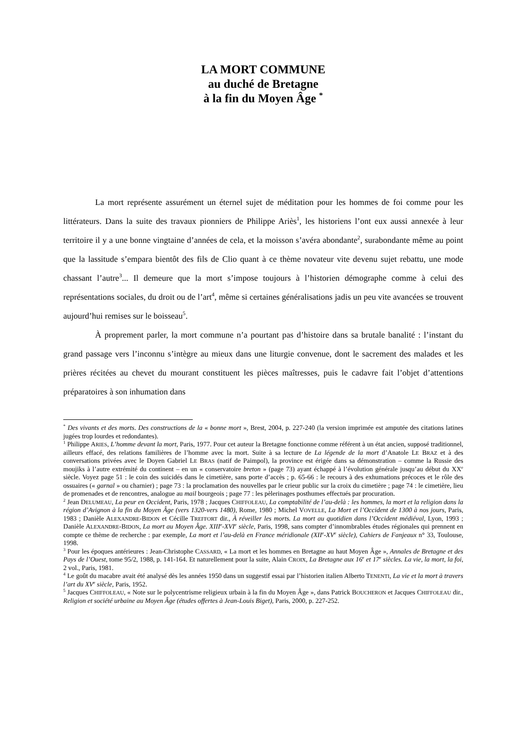LA MORT COMMUNE
au duché de Bretagne
à la fin du Moyen Âge <sup>*</sup>
La mort représente assurément un éternel sujet de méditation pour les hommes de foi comme pour les littérateurs. Dans la suite des travaux pionniers de Philippe Ariès<sup>1</sup>, les historiens l’ont eux aussi annexée à leur territoire il y a une bonne vingtaine d’années de cela, et la moisson s’avéra abondante<sup>2</sup>, surabondante même au point que la lassitude s’empara bientôt des fils de Clio quant à ce thème novateur vite devenu sujet rebattu, une mode chassant l’autre<sup>3</sup>... Il demeure que la mort s’impose toujours à l’historien démographe comme à celui des représentations sociales, du droit ou de l’art<sup>4</sup>, même si certaines généralisations jadis un peu vite avancées se trouvent aujourd’hui remises sur le boisseau<sup>5</sup>.
À proprement parler, la mort commune n’a pourtant pas d’histoire dans sa brutale banalité : l’instant du grand passage vers l’inconnu s’intègre au mieux dans une liturgie convenue, dont le sacrement des malades et les prières récitées au chevet du mourant constituent les pièces maîtresses, puis le cadavre fait l’objet d’attentions préparatoires à son inhumation dans
<sup>*</sup> Des vivants et des morts. Des constructions de la « bonne mort », Brest, 2004, p. 227-240 (la version imprimée est amputée des citations latines jugées trop lourdes et redondantes).
<sup>1</sup> Philippe ARIES, L’homme devant la mort, Paris, 1977. Pour cet auteur la Bretagne fonctionne comme référent à un état ancien, supposé traditionnel, ailleurs effacé, des relations familières de l’homme avec la mort. Suite à sa lecture de La légende de la mort d’Anatole LE BRAZ et à des conversations privées avec le Doyen Gabriel LE BRAS (natif de Paimpol), la province est érigée dans sa démonstration – comme la Russie des moujiks à l’autre extrémité du continent – en un « conservatoire breton » (page 73) ayant échappé à l’évolution générale jusqu’au début du XX<sup>e</sup> siècle. Voyez page 51 : le coin des suicidés dans le cimetière, sans porte d’accès ; p. 65-66 : le recours à des exhumations précoces et le rôle des ossuaires (« garnal » ou charnier) ; page 73 : la proclamation des nouvelles par le crieur public sur la croix du cimetière ; page 74 : le cimetière, lieu de promenades et de rencontres, analogue au mail bourgeois ; page 77 : les pèlerinages posthumes effectués par procuration.
<sup>2</sup> Jean DELUMEAU, La peur en Occident, Paris, 1978 ; Jacques CHIFFOLEAU, La comptabilité de l’au-delà : les hommes, la mort et la religion dans la région d’Avignon à la fin du Moyen Âge (vers 1320-vers 1480), Rome, 1980 ; Michel VOVELLE, La Mort et l’Occident de 1300 à nos jours, Paris, 1983 ; Danièle ALEXANDRE-BIDON et Cécille TREFFORT dir., À réveiller les morts. La mort au quotidien dans l’Occident médiéval, Lyon, 1993 ; Danièle ALEXANDRE-BIDON, La mort au Moyen Âge. XIII<sup>e</sup>-XVI<sup>e</sup> siècle, Paris, 1998, sans compter d’innombrables études régionales qui prennent en compte ce thème de recherche : par exemple, La mort et l’au-delà en France méridionale (XII<sup>e</sup>-XV<sup>e</sup> siècle), Cahiers de Fanjeaux n° 33, Toulouse, 1998.
<sup>3</sup> Pour les époques antérieures : Jean-Christophe CASSARD, « La mort et les hommes en Bretagne au haut Moyen Âge », Annales de Bretagne et des Pays de l’Ouest, tome 95/2, 1988, p. 141-164. Et naturellement pour la suite, Alain CROIX, La Bretagne aux 16<sup>e</sup> et 17<sup>e</sup> siècles. La vie, la mort, la foi, 2 vol., Paris, 1981.
<sup>4</sup> Le goût du macabre avait été analysé dès les années 1950 dans un suggestif essai par l’historien italien Alberto TENENTI, La vie et la mort à travers l’art du XV<sup>e</sup> siècle, Paris, 1952.
<sup>5</sup> Jacques CHIFFOLEAU, « Note sur le polycentrisme religieux urbain à la fin du Moyen Âge », dans Patrick BOUCHERON et Jacques CHIFFOLEAU dir., Religion et société urbaine au Moyen Âge (études offertes à Jean-Louis Biget), Paris, 2000, p. 227-252.